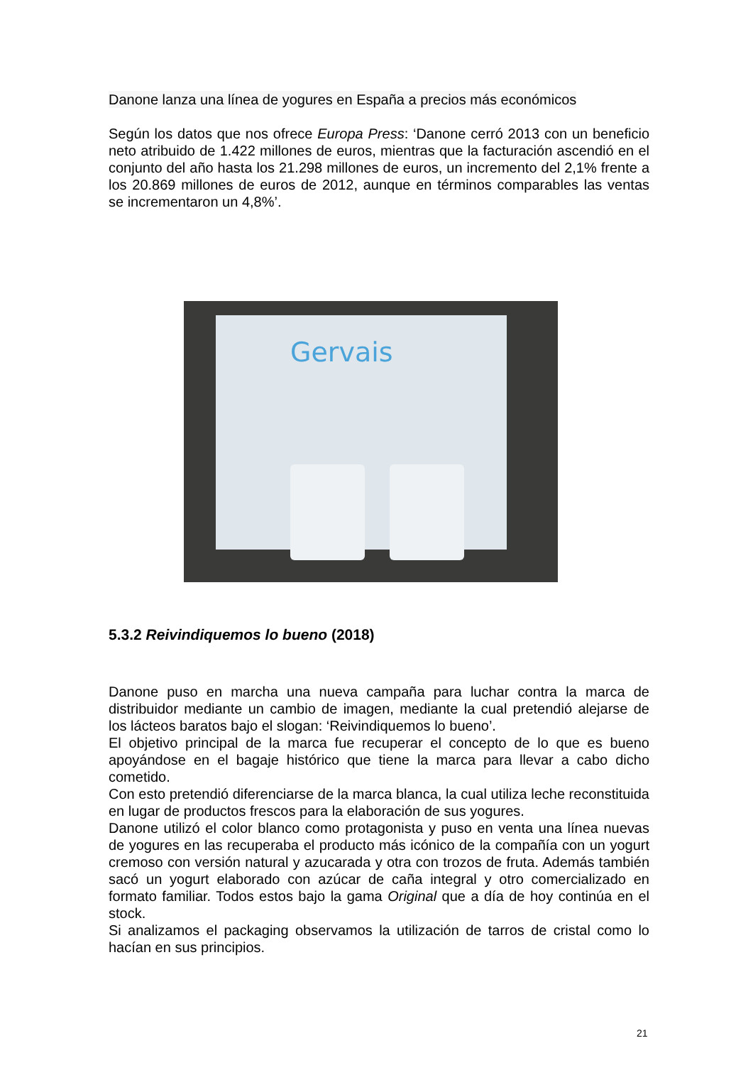Danone lanza una línea de yogures en España a precios más económicos
Según los datos que nos ofrece Europa Press: ‘Danone cerró 2013 con un beneficio neto atribuido de 1.422 millones de euros, mientras que la facturación ascendió en el conjunto del año hasta los 21.298 millones de euros, un incremento del 2,1% frente a los 20.869 millones de euros de 2012, aunque en términos comparables las ventas se incrementaron un 4,8%’.
Gervais
5.3.2 Reivindiquemos lo bueno (2018)
Danone puso en marcha una nueva campaña para luchar contra la marca de distribuidor mediante un cambio de imagen, mediante la cual pretendió alejarse de los lácteos baratos bajo el slogan: ‘Reivindiquemos lo bueno’.
El objetivo principal de la marca fue recuperar el concepto de lo que es bueno apoyándose en el bagaje histórico que tiene la marca para llevar a cabo dicho cometido.
Con esto pretendió diferenciarse de la marca blanca, la cual utiliza leche reconstituida en lugar de productos frescos para la elaboración de sus yogures.
Danone utilizó el color blanco como protagonista y puso en venta una línea nuevas de yogures en las recuperaba el producto más icónico de la compañía con un yogurt cremoso con versión natural y azucarada y otra con trozos de fruta. Además también sacó un yogurt elaborado con azúcar de caña integral y otro comercializado en formato familiar. Todos estos bajo la gama Original que a día de hoy continúa en el stock.
Si analizamos el packaging observamos la utilización de tarros de cristal como lo hacían en sus principios.
21